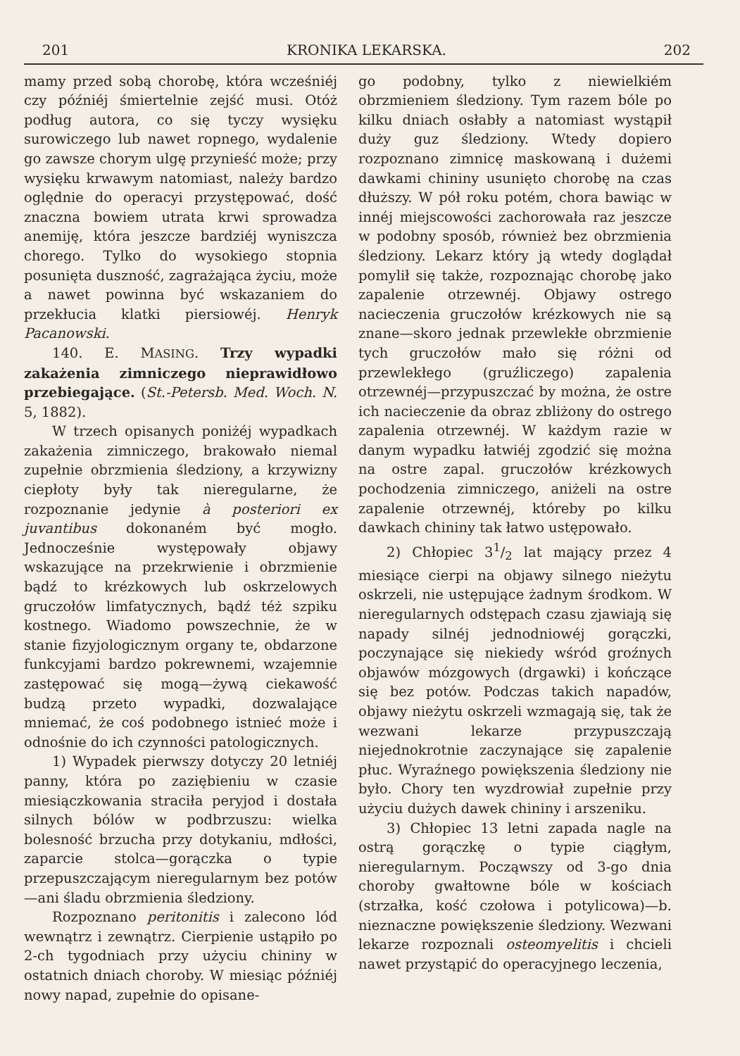201 KRONIKA LEKARSKA. 202
mamy przed sobą chorobę, która wcześniéj czy późniéj śmiertelnie zejść musi. Otóż podług autora, co się tyczy wysięku surowiczego lub nawet ropnego, wydalenie go zawsze chorym ulgę przynieść może; przy wysięku krwawym natomiast, należy bardzo oględnie do operacyi przystępować, dość znaczna bowiem utrata krwi sprowadza anemiję, która jeszcze bardziéj wyniszcza chorego. Tylko do wysokiego stopnia posunięta duszność, zagrażająca życiu, może a nawet powinna być wskazaniem do przekłucia klatki piersiowéj. Henryk Pacanowski.
140. E. MASING. Trzy wypadki zakażenia zimniczego nieprawidłowo przebiegające. (St.-Petersb. Med. Woch. N. 5, 1882).
W trzech opisanych poniżéj wypadkach zakażenia zimniczego, brakowało niemal zupełnie obrzmienia śledziony, a krzywizny ciepłoty były tak nieregularne, że rozpoznanie jedynie à posteriori ex juvantibus dokonaném być mogło. Jednocześnie występowały objawy wskazujące na przekrwienie i obrzmienie bądź to krézkowych lub oskrzelowych gruczołów limfatycznych, bądź téż szpiku kostnego. Wiadomo powszechnie, że w stanie fizyjologicznym organy te, obdarzone funkcyjami bardzo pokrewnemi, wzajemnie zastępować się mogą—żywą ciekawość budzą przeto wypadki, dozwalające mniemać, że coś podobnego istnieć może i odnośnie do ich czynności patologicznych.
1) Wypadek pierwszy dotyczy 20 letniéj panny, która po zaziębieniu w czasie miesiączkowania straciła peryjod i dostała silnych bólów w podbrzuszu: wielka bolesność brzucha przy dotykaniu, mdłości, zaparcie stolca—gorączka o typie przepuszczającym nieregularnym bez potów—ani śladu obrzmienia śledziony.
Rozpoznano peritonitis i zalecono lód wewnątrz i zewnątrz. Cierpienie ustąpiło po 2-ch tygodniach przy użyciu chininy w ostatnich dniach choroby. W miesiąc późniéj nowy napad, zupełnie do opisane-
go podobny, tylko z niewielkiém obrzmieniem śledziony. Tym razem bóle po kilku dniach osłabły a natomiast wystąpił duży guz śledziony. Wtedy dopiero rozpoznano zimnicę maskowaną i dużemi dawkami chininy usunięto chorobę na czas dłuższy. W pół roku potém, chora bawiąc w innéj miejscowości zachorowała raz jeszcze w podobny sposób, również bez obrzmienia śledziony. Lekarz który ją wtedy doglądał pomylił się także, rozpoznając chorobę jako zapalenie otrzewnéj. Objawy ostrego nacieczenia gruczołów krézkowych nie są znane—skoro jednak przewlekłe obrzmienie tych gruczołów mało się różni od przewlekłego (gruźliczego) zapalenia otrzewnéj—przypuszczać by można, że ostre ich nacieczenie da obraz zbliżony do ostrego zapalenia otrzewnéj. W każdym razie w danym wypadku łatwiéj zgodzić się można na ostre zapal. gruczołów krézkowych pochodzenia zimniczego, aniżeli na ostre zapalenie otrzewnéj, któreby po kilku dawkach chininy tak łatwo ustępowało.
2) Chłopiec 31/2 lat mający przez 4 miesiące cierpi na objawy silnego nieżytu oskrzeli, nie ustępujące żadnym środkom. W nieregularnych odstępach czasu zjawiają się napady silnéj jednodniowéj gorączki, poczynające się niekiedy wśród groźnych objawów mózgowych (drgawki) i kończące się bez potów. Podczas takich napadów, objawy nieżytu oskrzeli wzmagają się, tak że wezwani lekarze przypuszczają niejednokrotnie zaczynające się zapalenie płuc. Wyraźnego powiększenia śledziony nie było. Chory ten wyzdrowiał zupełnie przy użyciu dużych dawek chininy i arszeniku.
3) Chłopiec 13 letni zapada nagle na ostrą gorączkę o typie ciągłym, nieregularnym. Począwszy od 3-go dnia choroby gwałtowne bóle w kościach (strzałka, kość czołowa i potylicowa)—b. nieznaczne powiększenie śledziony. Wezwani lekarze rozpoznali osteomyelitis i chcieli nawet przystąpić do operacyjnego leczenia,